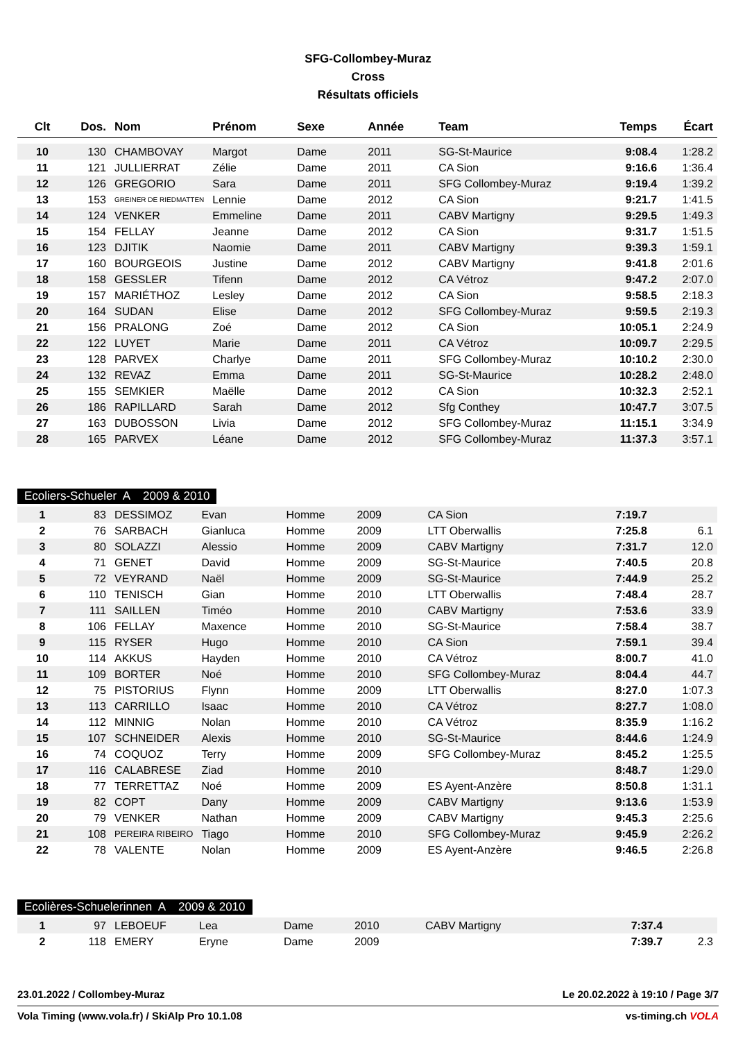SFG-Collombey-Muraz
Cross
Résultats officiels
| Clt | Dos. | Nom | Prénom | Sexe | Année | Team | Temps | Écart |
| --- | --- | --- | --- | --- | --- | --- | --- | --- |
| 10 | 130 | CHAMBOVAY | Margot | Dame | 2011 | SG-St-Maurice | 9:08.4 | 1:28.2 |
| 11 | 121 | JULLIERRAT | Zélie | Dame | 2011 | CA Sion | 9:16.6 | 1:36.4 |
| 12 | 126 | GREGORIO | Sara | Dame | 2011 | SFG Collombey-Muraz | 9:19.4 | 1:39.2 |
| 13 | 153 | GREINER DE RIEDMATTEN | Lennie | Dame | 2012 | CA Sion | 9:21.7 | 1:41.5 |
| 14 | 124 | VENKER | Emmeline | Dame | 2011 | CABV Martigny | 9:29.5 | 1:49.3 |
| 15 | 154 | FELLAY | Jeanne | Dame | 2012 | CA Sion | 9:31.7 | 1:51.5 |
| 16 | 123 | DJITIK | Naomie | Dame | 2011 | CABV Martigny | 9:39.3 | 1:59.1 |
| 17 | 160 | BOURGEOIS | Justine | Dame | 2012 | CABV Martigny | 9:41.8 | 2:01.6 |
| 18 | 158 | GESSLER | Tifenn | Dame | 2012 | CA Vétroz | 9:47.2 | 2:07.0 |
| 19 | 157 | MARIÉTHOZ | Lesley | Dame | 2012 | CA Sion | 9:58.5 | 2:18.3 |
| 20 | 164 | SUDAN | Elise | Dame | 2012 | SFG Collombey-Muraz | 9:59.5 | 2:19.3 |
| 21 | 156 | PRALONG | Zoé | Dame | 2012 | CA Sion | 10:05.1 | 2:24.9 |
| 22 | 122 | LUYET | Marie | Dame | 2011 | CA Vétroz | 10:09.7 | 2:29.5 |
| 23 | 128 | PARVEX | Charlye | Dame | 2011 | SFG Collombey-Muraz | 10:10.2 | 2:30.0 |
| 24 | 132 | REVAZ | Emma | Dame | 2011 | SG-St-Maurice | 10:28.2 | 2:48.0 |
| 25 | 155 | SEMKIER | Maëlle | Dame | 2012 | CA Sion | 10:32.3 | 2:52.1 |
| 26 | 186 | RAPILLARD | Sarah | Dame | 2012 | Sfg Conthey | 10:47.7 | 3:07.5 |
| 27 | 163 | DUBOSSON | Livia | Dame | 2012 | SFG Collombey-Muraz | 11:15.1 | 3:34.9 |
| 28 | 165 | PARVEX | Léane | Dame | 2012 | SFG Collombey-Muraz | 11:37.3 | 3:57.1 |
Ecoliers-Schueler A 2009 & 2010
| 1 | 83 | DESSIMOZ | Evan | Homme | 2009 | CA Sion | 7:19.7 | |
| 2 | 76 | SARBACH | Gianluca | Homme | 2009 | LTT Oberwallis | 7:25.8 | 6.1 |
| 3 | 80 | SOLAZZI | Alessio | Homme | 2009 | CABV Martigny | 7:31.7 | 12.0 |
| 4 | 71 | GENET | David | Homme | 2009 | SG-St-Maurice | 7:40.5 | 20.8 |
| 5 | 72 | VEYRAND | Naël | Homme | 2009 | SG-St-Maurice | 7:44.9 | 25.2 |
| 6 | 110 | TENISCH | Gian | Homme | 2010 | LTT Oberwallis | 7:48.4 | 28.7 |
| 7 | 111 | SAILLEN | Timéo | Homme | 2010 | CABV Martigny | 7:53.6 | 33.9 |
| 8 | 106 | FELLAY | Maxence | Homme | 2010 | SG-St-Maurice | 7:58.4 | 38.7 |
| 9 | 115 | RYSER | Hugo | Homme | 2010 | CA Sion | 7:59.1 | 39.4 |
| 10 | 114 | AKKUS | Hayden | Homme | 2010 | CA Vétroz | 8:00.7 | 41.0 |
| 11 | 109 | BORTER | Noé | Homme | 2010 | SFG Collombey-Muraz | 8:04.4 | 44.7 |
| 12 | 75 | PISTORIUS | Flynn | Homme | 2009 | LTT Oberwallis | 8:27.0 | 1:07.3 |
| 13 | 113 | CARRILLO | Isaac | Homme | 2010 | CA Vétroz | 8:27.7 | 1:08.0 |
| 14 | 112 | MINNIG | Nolan | Homme | 2010 | CA Vétroz | 8:35.9 | 1:16.2 |
| 15 | 107 | SCHNEIDER | Alexis | Homme | 2010 | SG-St-Maurice | 8:44.6 | 1:24.9 |
| 16 | 74 | COQUOZ | Terry | Homme | 2009 | SFG Collombey-Muraz | 8:45.2 | 1:25.5 |
| 17 | 116 | CALABRESE | Ziad | Homme | 2010 | | 8:48.7 | 1:29.0 |
| 18 | 77 | TERRETTAZ | Noé | Homme | 2009 | ES Ayent-Anzère | 8:50.8 | 1:31.1 |
| 19 | 82 | COPT | Dany | Homme | 2009 | CABV Martigny | 9:13.6 | 1:53.9 |
| 20 | 79 | VENKER | Nathan | Homme | 2009 | CABV Martigny | 9:45.3 | 2:25.6 |
| 21 | 108 | PEREIRA RIBEIRO | Tiago | Homme | 2010 | SFG Collombey-Muraz | 9:45.9 | 2:26.2 |
| 22 | 78 | VALENTE | Nolan | Homme | 2009 | ES Ayent-Anzère | 9:46.5 | 2:26.8 |
Ecolières-Schuelerinnen A 2009 & 2010
| 1 | 97 | LEBOEUF | Lea | Dame | 2010 | CABV Martigny | 7:37.4 | |
| 2 | 118 | EMERY | Eryne | Dame | 2009 | | 7:39.7 | 2.3 |
23.01.2022 / Collombey-Muraz Le 20.02.2022 à 19:10 / Page 3/7
Vola Timing (www.vola.fr) / SkiAlp Pro 10.1.08 vs-timing.ch VOLA